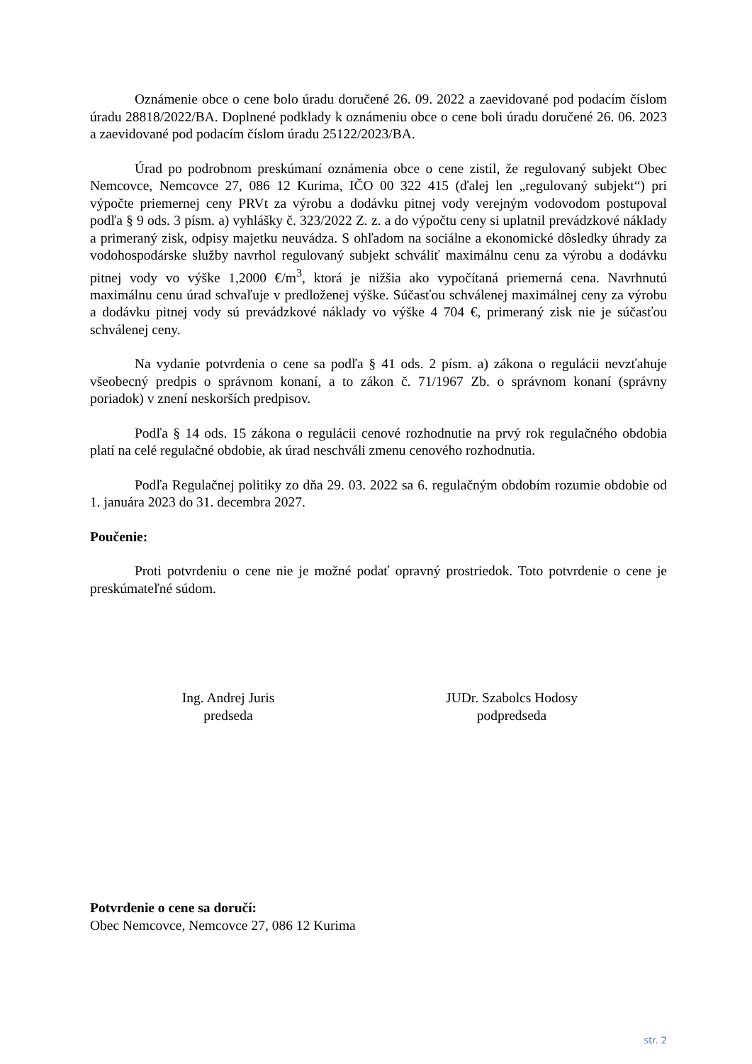Oznámenie obce o cene bolo úradu doručené 26. 09. 2022 a zaevidované pod podacím číslom úradu 28818/2022/BA. Doplnené podklady k oznámeniu obce o cene boli úradu doručené 26. 06. 2023 a zaevidované pod podacím číslom úradu 25122/2023/BA.
Úrad po podrobnom preskúmaní oznámenia obce o cene zistil, že regulovaný subjekt Obec Nemcovce, Nemcovce 27, 086 12 Kurima, IČO 00 322 415 (ďalej len „regulovaný subjekt“) pri výpočte priemernej ceny PRVt za výrobu a dodávku pitnej vody verejným vodovodom postupoval podľa § 9 ods. 3 písm. a) vyhlášky č. 323/2022 Z. z. a do výpočtu ceny si uplatnil prevádzkové náklady a primeraný zisk, odpisy majetku neuvádza. S ohľadom na sociálne a ekonomické dôsledky úhrady za vodohospodárske služby navrhol regulovaný subjekt schváliť maximálnu cenu za výrobu a dodávku pitnej vody vo výške 1,2000 €/m<sup>3</sup>, ktorá je nižšia ako vypočítaná priemerná cena. Navrhnutú maximálnu cenu úrad schvaľuje v predloženej výške. Súčasťou schválenej maximálnej ceny za výrobu a dodávku pitnej vody sú prevádzkové náklady vo výške 4 704 €, primeraný zisk nie je súčasťou schválenej ceny.
Na vydanie potvrdenia o cene sa podľa § 41 ods. 2 písm. a) zákona o regulácii nevzťahuje všeobecný predpis o správnom konaní, a to zákon č. 71/1967 Zb. o správnom konaní (správny poriadok) v znení neskorších predpisov.
Podľa § 14 ods. 15 zákona o regulácii cenové rozhodnutie na prvý rok regulačného obdobia platí na celé regulačné obdobie, ak úrad neschváli zmenu cenového rozhodnutia.
Podľa Regulačnej politiky zo dňa 29. 03. 2022 sa 6. regulačným obdobím rozumie obdobie od 1. januára 2023 do 31. decembra 2027.
Poučenie:
Proti potvrdeniu o cene nie je možné podať opravný prostriedok. Toto potvrdenie o cene je preskúmateľné súdom.
Ing. Andrej Juris
predseda
JUDr. Szabolcs Hodosy
podpredseda
Potvrdenie o cene sa doručí:
Obec Nemcovce, Nemcovce 27, 086 12 Kurima
str. 2